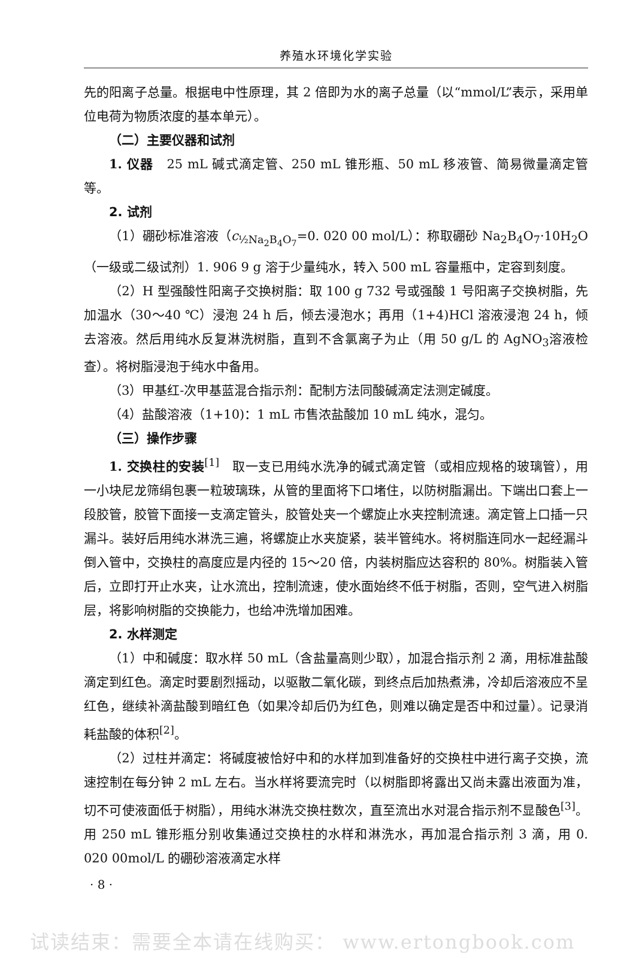养殖水环境化学实验
先的阳离子总量。根据电中性原理，其 2 倍即为水的离子总量（以“mmol/L”表示，采用单位电荷为物质浓度的基本单元）。
（二）主要仪器和试剂
1. 仪器　25 mL 碱式滴定管、250 mL 锥形瓶、50 mL 移液管、简易微量滴定管等。
2. 试剂
（1）硼砂标准溶液（c<sub>½Na<sub>2</sub>B<sub>4</sub>O<sub>7</sub></sub>=0. 020 00 mol/L）：称取硼砂 Na<sub>2</sub>B<sub>4</sub>O<sub>7</sub>·10H<sub>2</sub>O（一级或二级试剂）1. 906 9 g 溶于少量纯水，转入 500 mL 容量瓶中，定容到刻度。
（2）H 型强酸性阳离子交换树脂：取 100 g 732 号或强酸 1 号阳离子交换树脂，先加温水（30～40 ℃）浸泡 24 h 后，倾去浸泡水；再用（1+4)HCl 溶液浸泡 24 h，倾去溶液。然后用纯水反复淋洗树脂，直到不含氯离子为止（用 50 g/L 的 AgNO<sub>3</sub>溶液检查）。将树脂浸泡于纯水中备用。
（3）甲基红-次甲基蓝混合指示剂：配制方法同酸碱滴定法测定碱度。
（4）盐酸溶液（1+10)：1 mL 市售浓盐酸加 10 mL 纯水，混匀。
（三）操作步骤
1. 交换柱的安装<sup>[1]</sup>　取一支已用纯水洗净的碱式滴定管（或相应规格的玻璃管），用一小块尼龙筛绢包裹一粒玻璃珠，从管的里面将下口堵住，以防树脂漏出。下端出口套上一段胶管，胶管下面接一支滴定管头，胶管处夹一个螺旋止水夹控制流速。滴定管上口插一只漏斗。装好后用纯水淋洗三遍，将螺旋止水夹旋紧，装半管纯水。将树脂连同水一起经漏斗倒入管中，交换柱的高度应是内径的 15～20 倍，内装树脂应达容积的 80%。树脂装入管后，立即打开止水夹，让水流出，控制流速，使水面始终不低于树脂，否则，空气进入树脂层，将影响树脂的交换能力，也给冲洗增加困难。
2. 水样测定
（1）中和碱度：取水样 50 mL（含盐量高则少取），加混合指示剂 2 滴，用标准盐酸滴定到红色。滴定时要剧烈摇动，以驱散二氧化碳，到终点后加热煮沸，冷却后溶液应不呈红色，继续补滴盐酸到暗红色（如果冷却后仍为红色，则难以确定是否中和过量）。记录消耗盐酸的体积<sup>[2]</sup>。
（2）过柱并滴定：将碱度被恰好中和的水样加到准备好的交换柱中进行离子交换，流速控制在每分钟 2 mL 左右。当水样将要流完时（以树脂即将露出又尚未露出液面为准，切不可使液面低于树脂），用纯水淋洗交换柱数次，直至流出水对混合指示剂不显酸色<sup>[3]</sup>。用 250 mL 锥形瓶分别收集通过交换柱的水样和淋洗水，再加混合指示剂 3 滴，用 0. 020 00mol/L 的硼砂溶液滴定水样
· 8 ·
试读结束：需要全本请在线购买： www.ertongbook.com